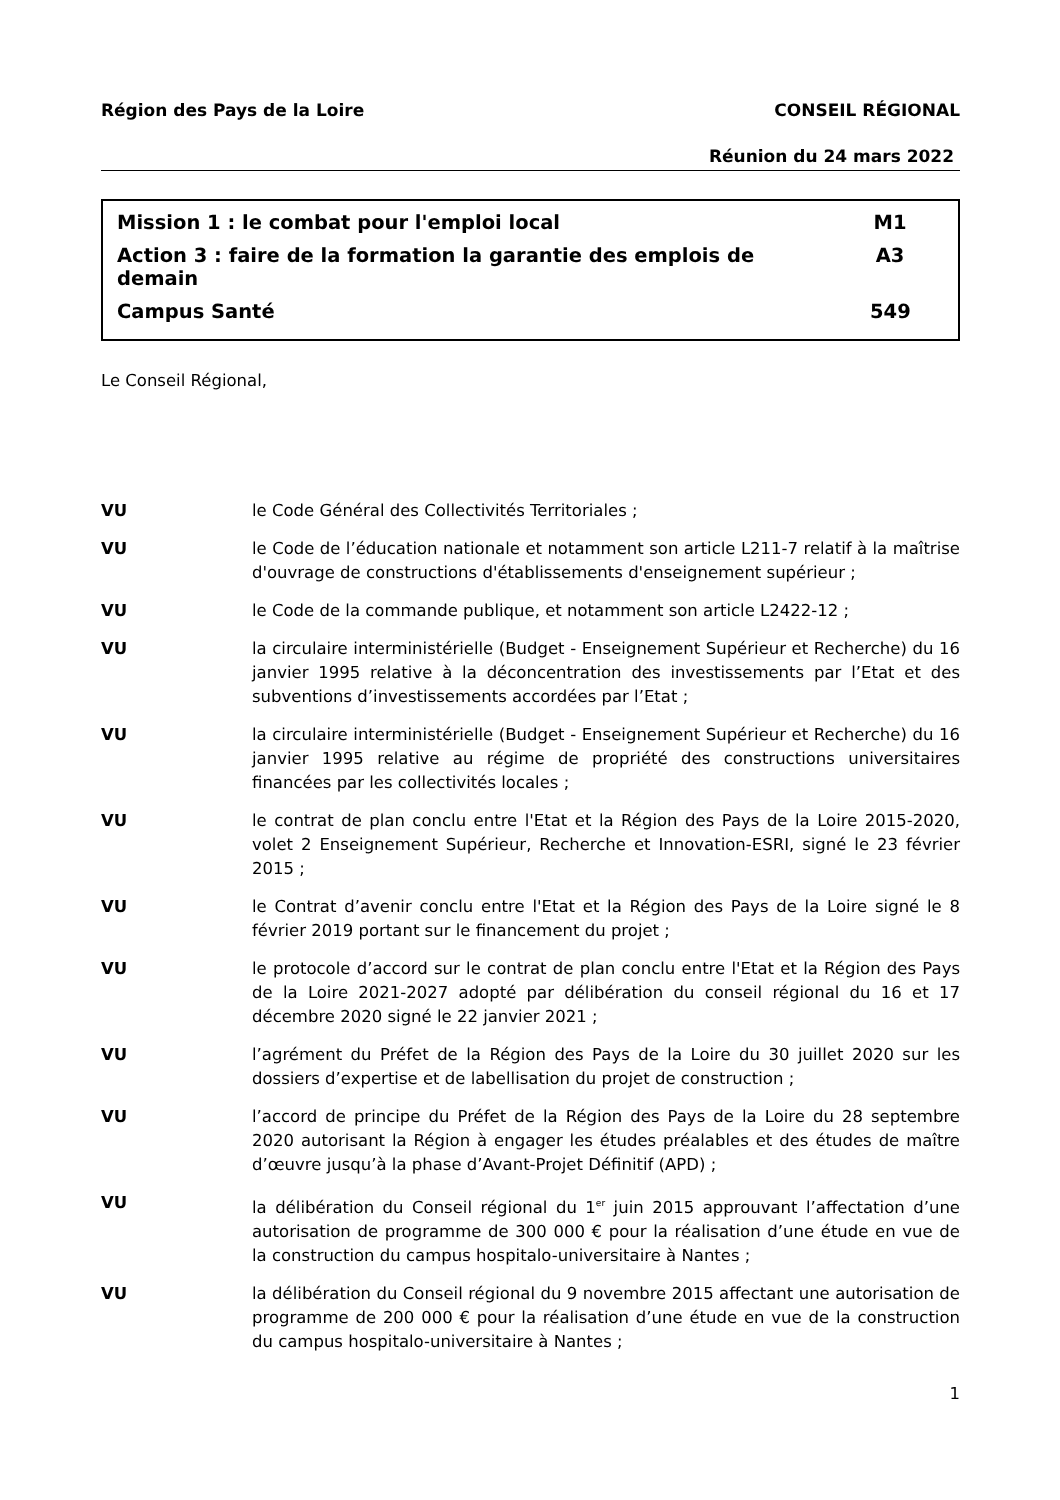Région des Pays de la Loire CONSEIL RÉGIONAL
Réunion du 24 mars 2022
Mission 1 : le combat pour l'emploi local M1
Action 3 : faire de la formation la garantie des emplois de
demain A3
Campus Santé 549
Le Conseil Régional,
VU le Code Général des Collectivités Territoriales ;
VU le Code de l’éducation nationale et notamment son article L211-7 relatif à la maîtrise d'ouvrage de constructions d'établissements d'enseignement supérieur ;
VU le Code de la commande publique, et notamment son article L2422-12 ;
VU la circulaire interministérielle (Budget - Enseignement Supérieur et Recherche) du 16 janvier 1995 relative à la déconcentration des investissements par l’Etat et des subventions d’investissements accordées par l’Etat ;
VU la circulaire interministérielle (Budget - Enseignement Supérieur et Recherche) du 16 janvier 1995 relative au régime de propriété des constructions universitaires financées par les collectivités locales ;
VU le contrat de plan conclu entre l'Etat et la Région des Pays de la Loire 2015-2020, volet 2 Enseignement Supérieur, Recherche et Innovation-ESRI, signé le 23 février 2015 ;
VU le Contrat d’avenir conclu entre l'Etat et la Région des Pays de la Loire signé le 8 février 2019 portant sur le financement du projet ;
VU le protocole d’accord sur le contrat de plan conclu entre l'Etat et la Région des Pays de la Loire 2021-2027 adopté par délibération du conseil régional du 16 et 17 décembre 2020 signé le 22 janvier 2021 ;
VU l’agrément du Préfet de la Région des Pays de la Loire du 30 juillet 2020 sur les dossiers d’expertise et de labellisation du projet de construction ;
VU l’accord de principe du Préfet de la Région des Pays de la Loire du 28 septembre 2020 autorisant la Région à engager les études préalables et des études de maître d’œuvre jusqu’à la phase d’Avant-Projet Définitif (APD) ;
VU la délibération du Conseil régional du 1<sup>er</sup> juin 2015 approuvant l’affectation d’une autorisation de programme de 300 000 € pour la réalisation d’une étude en vue de la construction du campus hospitalo-universitaire à Nantes ;
VU la délibération du Conseil régional du 9 novembre 2015 affectant une autorisation de programme de 200 000 € pour la réalisation d’une étude en vue de la construction du campus hospitalo-universitaire à Nantes ;
1